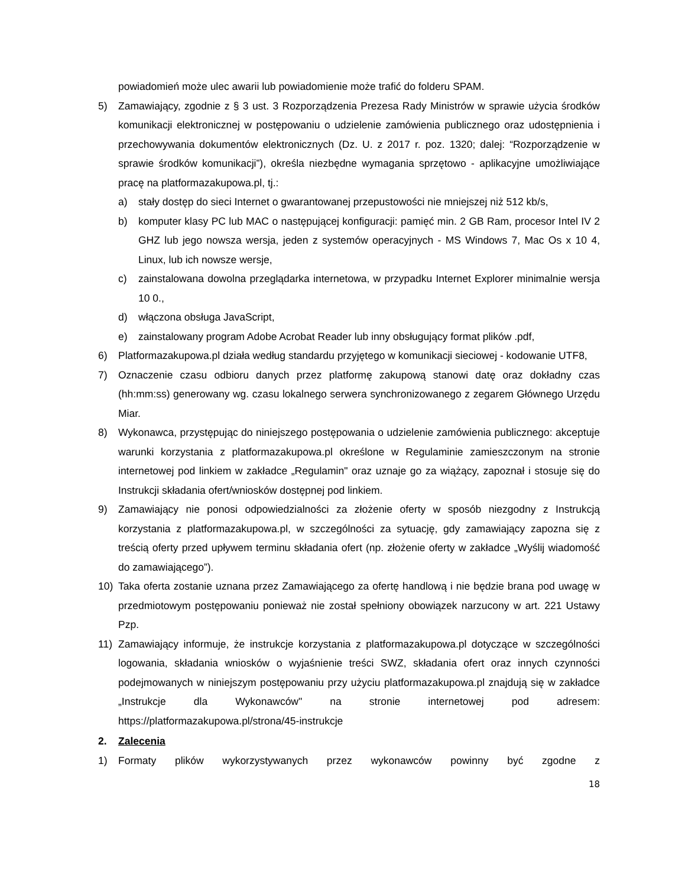powiadomień może ulec awarii lub powiadomienie może trafić do folderu SPAM.
5) Zamawiający, zgodnie z § 3 ust. 3 Rozporządzenia Prezesa Rady Ministrów w sprawie użycia środków komunikacji elektronicznej w postępowaniu o udzielenie zamówienia publicznego oraz udostępnienia i przechowywania dokumentów elektronicznych (Dz. U. z 2017 r. poz. 1320; dalej: “Rozporządzenie w sprawie środków komunikacji”), określa niezbędne wymagania sprzętowo - aplikacyjne umożliwiające pracę na platformazakupowa.pl, tj.:
a) stały dostęp do sieci Internet o gwarantowanej przepustowości nie mniejszej niż 512 kb/s,
b) komputer klasy PC lub MAC o następującej konfiguracji: pamięć min. 2 GB Ram, procesor Intel IV 2 GHZ lub jego nowsza wersja, jeden z systemów operacyjnych - MS Windows 7, Mac Os x 10 4, Linux, lub ich nowsze wersje,
c) zainstalowana dowolna przeglądarka internetowa, w przypadku Internet Explorer minimalnie wersja 10 0.,
d) włączona obsługa JavaScript,
e) zainstalowany program Adobe Acrobat Reader lub inny obsługujący format plików .pdf,
6) Platformazakupowa.pl działa według standardu przyjętego w komunikacji sieciowej - kodowanie UTF8,
7) Oznaczenie czasu odbioru danych przez platformę zakupową stanowi datę oraz dokładny czas (hh:mm:ss) generowany wg. czasu lokalnego serwera synchronizowanego z zegarem Głównego Urzędu Miar.
8) Wykonawca, przystępując do niniejszego postępowania o udzielenie zamówienia publicznego: akceptuje warunki korzystania z platformazakupowa.pl określone w Regulaminie zamieszczonym na stronie internetowej pod linkiem w zakładce „Regulamin" oraz uznaje go za wiążący, zapoznał i stosuje się do Instrukcji składania ofert/wniosków dostępnej pod linkiem.
9) Zamawiający nie ponosi odpowiedzialności za złożenie oferty w sposób niezgodny z Instrukcją korzystania z platformazakupowa.pl, w szczególności za sytuację, gdy zamawiający zapozna się z treścią oferty przed upływem terminu składania ofert (np. złożenie oferty w zakładce „Wyślij wiadomość do zamawiającego”).
10) Taka oferta zostanie uznana przez Zamawiającego za ofertę handlową i nie będzie brana pod uwagę w przedmiotowym postępowaniu ponieważ nie został spełniony obowiązek narzucony w art. 221 Ustawy Pzp.
11) Zamawiający informuje, że instrukcje korzystania z platformazakupowa.pl dotyczące w szczególności logowania, składania wniosków o wyjaśnienie treści SWZ, składania ofert oraz innych czynności podejmowanych w niniejszym postępowaniu przy użyciu platformazakupowa.pl znajdują się w zakładce „Instrukcje dla Wykonawców" na stronie internetowej pod adresem: https://platformazakupowa.pl/strona/45-instrukcje
2. Zalecenia
1) Formaty plików wykorzystywanych przez wykonawców powinny być zgodne z
18